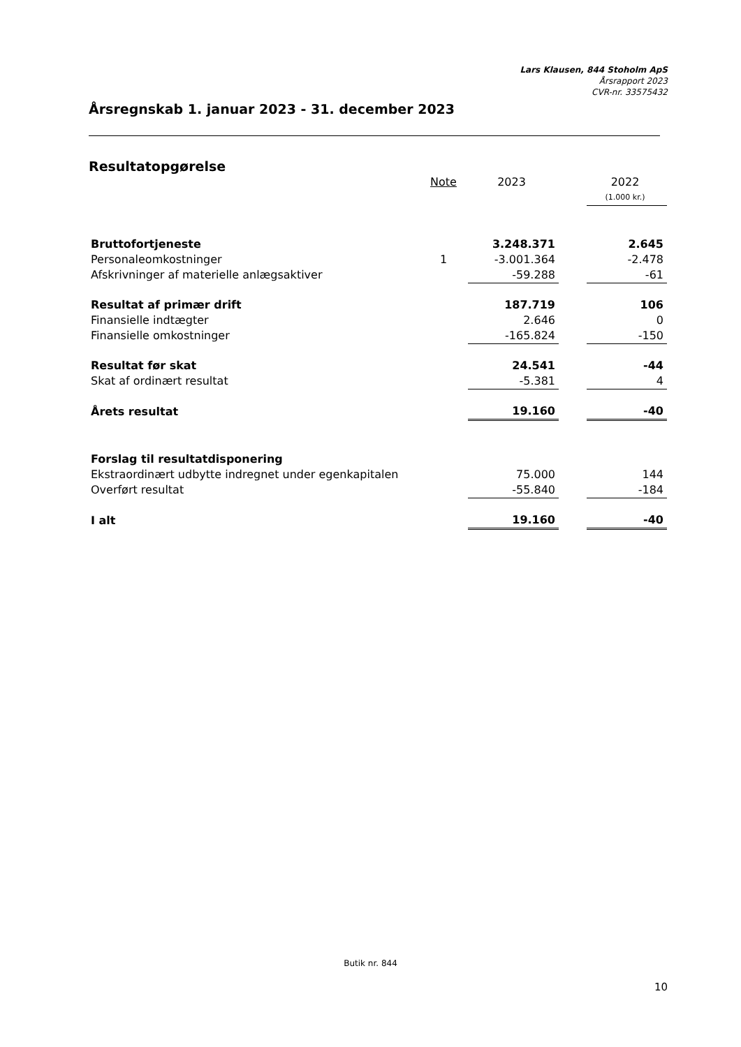Lars Klausen, 844 Stoholm ApS
Årsrapport 2023
CVR-nr. 33575432
Årsregnskab 1. januar 2023 - 31. december 2023
Resultatopgørelse
| | Note | 2023 | | 2022 |
| | | | | (1.000 kr.) |
| Bruttofortjeneste | | 3.248.371 | | 2.645 |
| Personaleomkostninger | 1 | -3.001.364 | | -2.478 |
| Afskrivninger af materielle anlægsaktiver | | -59.288 | | -61 |
| Resultat af primær drift | | 187.719 | | 106 |
| Finansielle indtægter | | 2.646 | | 0 |
| Finansielle omkostninger | | -165.824 | | -150 |
| Resultat før skat | | 24.541 | | -44 |
| Skat af ordinært resultat | | -5.381 | | 4 |
| Årets resultat | | 19.160 | | -40 |
| Forslag til resultatdisponering | | | | |
| Ekstraordinært udbytte indregnet under egenkapitalen | | 75.000 | | 144 |
| Overført resultat | | -55.840 | | -184 |
| I alt | | 19.160 | | -40 |
Butik nr. 844
10